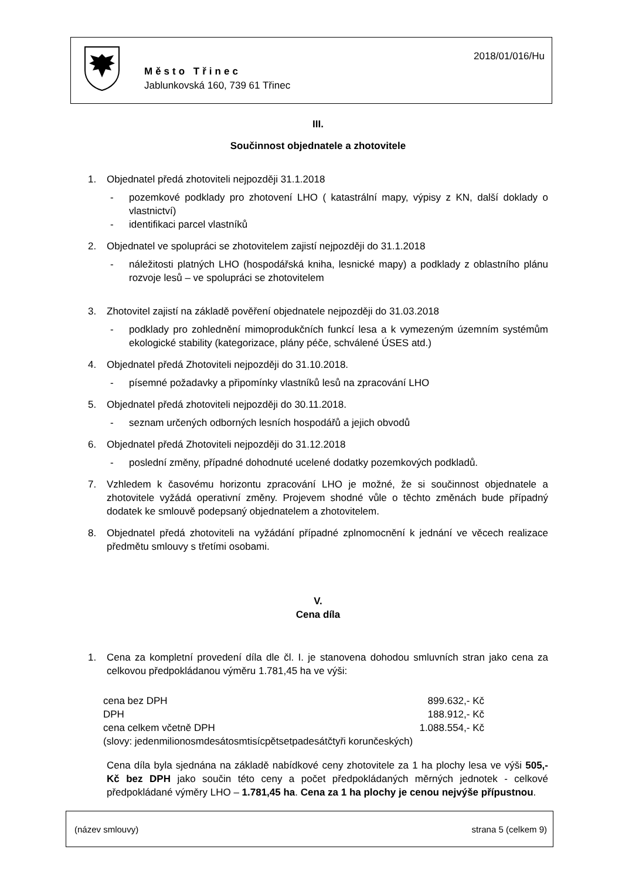Město Třinec
Jablunkovská 160, 739 61 Třinec
2018/01/016/Hu
III.
Součinnost objednatele a zhotovitele
1. Objednatel předá zhotoviteli nejpozději 31.1.2018
- pozemkové podklady pro zhotovení LHO ( katastrální mapy, výpisy z KN, další doklady o vlastnictví)
- identifikaci parcel vlastníků
2. Objednatel ve spolupráci se zhotovitelem zajistí nejpozději do 31.1.2018
- náležitosti platných LHO (hospodářská kniha, lesnické mapy) a podklady z oblastního plánu rozvoje lesů – ve spolupráci se zhotovitelem
3. Zhotovitel zajistí na základě pověření objednatele nejpozději do 31.03.2018
- podklady pro zohlednění mimoprodukčních funkcí lesa a k vymezeným územním systémům ekologické stability (kategorizace, plány péče, schválené ÚSES atd.)
4. Objednatel předá Zhotoviteli nejpozději do 31.10.2018.
- písemné požadavky a připomínky vlastníků lesů na zpracování LHO
5. Objednatel předá zhotoviteli nejpozději do 30.11.2018.
- seznam určených odborných lesních hospodářů a jejich obvodů
6. Objednatel předá Zhotoviteli nejpozději do 31.12.2018
- poslední změny, případné dohodnuté ucelené dodatky pozemkových podkladů.
7. Vzhledem k časovému horizontu zpracování LHO je možné, že si součinnost objednatele a zhotovitele vyžádá operativní změny. Projevem shodné vůle o těchto změnách bude případný dodatek ke smlouvě podepsaný objednatelem a zhotovitelem.
8. Objednatel předá zhotoviteli na vyžádání případné zplnomocnění k jednání ve věcech realizace předmětu smlouvy s třetími osobami.
V.
Cena díla
1. Cena za kompletní provedení díla dle čl. I. je stanovena dohodou smluvních stran jako cena za celkovou předpokládanou výměru 1.781,45 ha ve výši:
cena bez DPH 899.632,- Kč
DPH 188.912,- Kč
cena celkem včetně DPH 1.088.554,- Kč
(slovy: jedenmilionosmdesátosmtisícpětsetpadesátčtyři korunčeských)
Cena díla byla sjednána na základě nabídkové ceny zhotovitele za 1 ha plochy lesa ve výši 505,- Kč bez DPH jako součin této ceny a počet předpokládaných měrných jednotek - celkové předpokládané výměry LHO – 1.781,45 ha. Cena za 1 ha plochy je cenou nejvýše přípustnou.
(název smlouvy) strana 5 (celkem 9)